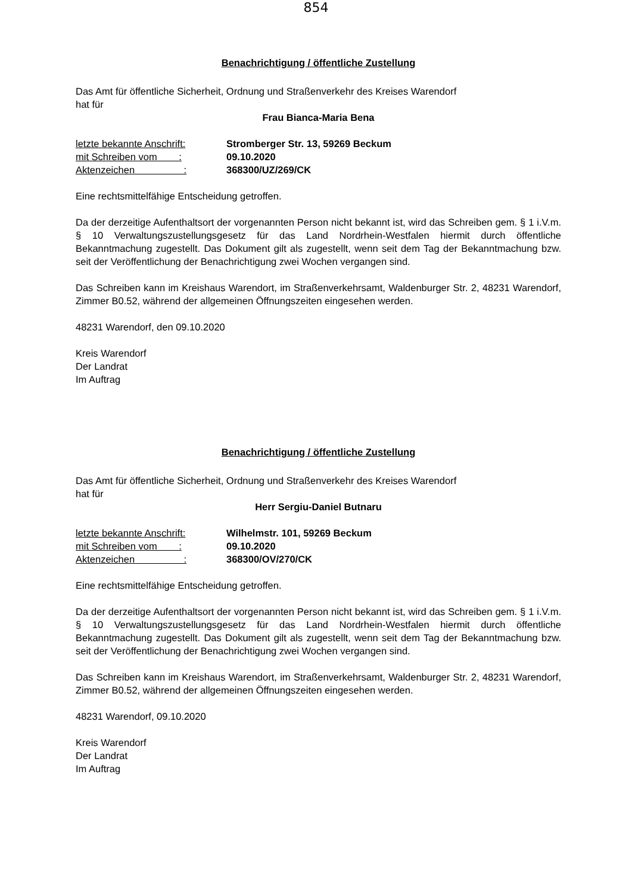854
Benachrichtigung / öffentliche Zustellung
Das Amt für öffentliche Sicherheit, Ordnung und Straßenverkehr des Kreises Warendorf
hat für
Frau Bianca-Maria Bena
| letzte bekannte Anschrift: | Stromberger Str. 13, 59269 Beckum |
| mit Schreiben vom : | 09.10.2020 |
| Aktenzeichen : | 368300/UZ/269/CK |
Eine rechtsmittelfähige Entscheidung getroffen.
Da der derzeitige Aufenthaltsort der vorgenannten Person nicht bekannt ist, wird das Schreiben gem. § 1 i.V.m. § 10 Verwaltungszustellungsgesetz für das Land Nordrhein-Westfalen hiermit durch öffentliche Bekanntmachung zugestellt. Das Dokument gilt als zugestellt, wenn seit dem Tag der Bekanntmachung bzw. seit der Veröffentlichung der Benachrichtigung zwei Wochen vergangen sind.
Das Schreiben kann im Kreishaus Warendort, im Straßenverkehrsamt, Waldenburger Str. 2, 48231 Warendorf, Zimmer B0.52, während der allgemeinen Öffnungszeiten eingesehen werden.
48231 Warendorf, den 09.10.2020
Kreis Warendorf
Der Landrat
Im Auftrag
Benachrichtigung / öffentliche Zustellung
Das Amt für öffentliche Sicherheit, Ordnung und Straßenverkehr des Kreises Warendorf
hat für
Herr Sergiu-Daniel Butnaru
| letzte bekannte Anschrift: | Wilhelmstr. 101, 59269 Beckum |
| mit Schreiben vom : | 09.10.2020 |
| Aktenzeichen : | 368300/OV/270/CK |
Eine rechtsmittelfähige Entscheidung getroffen.
Da der derzeitige Aufenthaltsort der vorgenannten Person nicht bekannt ist, wird das Schreiben gem. § 1 i.V.m. § 10 Verwaltungszustellungsgesetz für das Land Nordrhein-Westfalen hiermit durch öffentliche Bekanntmachung zugestellt. Das Dokument gilt als zugestellt, wenn seit dem Tag der Bekanntmachung bzw. seit der Veröffentlichung der Benachrichtigung zwei Wochen vergangen sind.
Das Schreiben kann im Kreishaus Warendort, im Straßenverkehrsamt, Waldenburger Str. 2, 48231 Warendorf, Zimmer B0.52, während der allgemeinen Öffnungszeiten eingesehen werden.
48231 Warendorf, 09.10.2020
Kreis Warendorf
Der Landrat
Im Auftrag